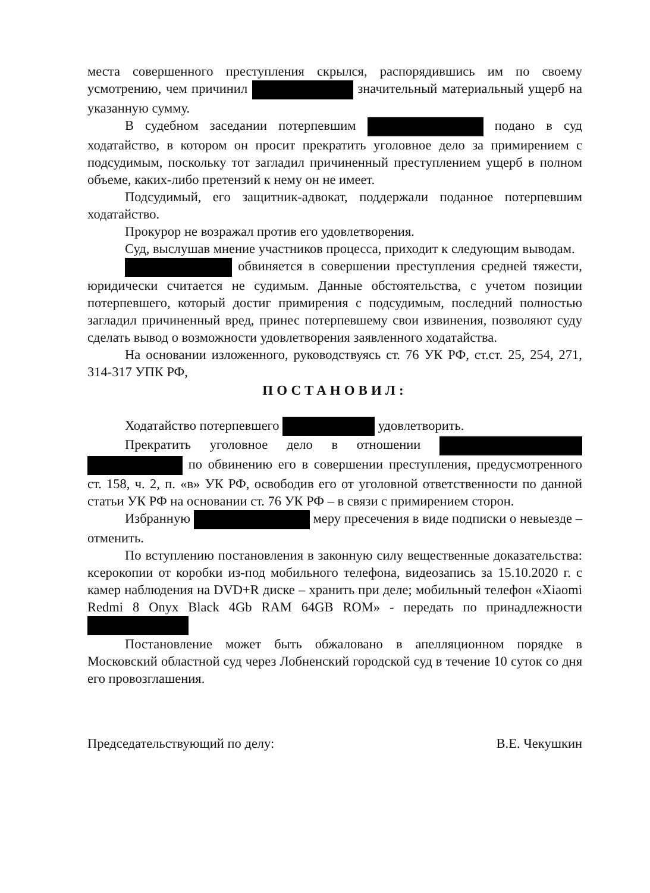места совершенного преступления скрылся, распорядившись им по своему усмотрению, чем причинил значительный материальный ущерб на указанную сумму.
В судебном заседании потерпевшим подано в суд ходатайство, в котором он просит прекратить уголовное дело за примирением с подсудимым, поскольку тот загладил причиненный преступлением ущерб в полном объеме, каких-либо претензий к нему он не имеет.
Подсудимый, его защитник-адвокат, поддержали поданное потерпевшим ходатайство.
Прокурор не возражал против его удовлетворения.
Суд, выслушав мнение участников процесса, приходит к следующим выводам.
обвиняется в совершении преступления средней тяжести, юридически считается не судимым. Данные обстоятельства, с учетом позиции потерпевшего, который достиг примирения с подсудимым, последний полностью загладил причиненный вред, принес потерпевшему свои извинения, позволяют суду сделать вывод о возможности удовлетворения заявленного ходатайства.
На основании изложенного, руководствуясь ст. 76 УК РФ, ст.ст. 25, 254, 271, 314-317 УПК РФ,
ПОСТАНОВИЛ:
Ходатайство потерпевшего удовлетворить.
Прекратить уголовное дело в отношении по обвинению его в совершении преступления, предусмотренного ст. 158, ч. 2, п. «в» УК РФ, освободив его от уголовной ответственности по данной статьи УК РФ на основании ст. 76 УК РФ – в связи с примирением сторон.
Избранную меру пресечения в виде подписки о невыезде – отменить.
По вступлению постановления в законную силу вещественные доказательства: ксерокопии от коробки из-под мобильного телефона, видеозапись за 15.10.2020 г. с камер наблюдения на DVD+R диске – хранить при деле; мобильный телефон «Xiaomi Redmi 8 Onyx Black 4Gb RAM 64GB ROM» - передать по принадлежности
Постановление может быть обжаловано в апелляционном порядке в Московский областной суд через Лобненский городской суд в течение 10 суток со дня его провозглашения.
Председательствующий по делу: В.Е. Чекушкин